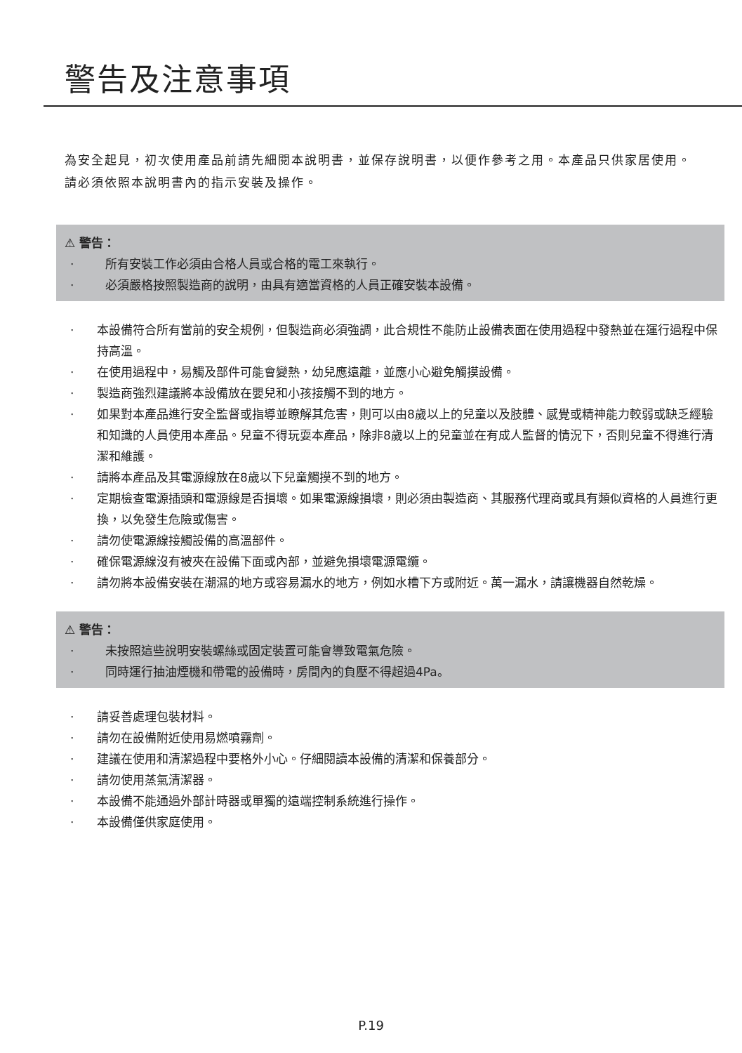警告及注意事項
為安全起見，初次使用產品前請先細閱本說明書，並保存說明書，以便作參考之用。本產品只供家居使用。請必須依照本說明書內的指示安裝及操作。
⚠ 警告：
· 所有安裝工作必須由合格人員或合格的電工來執行。
· 必須嚴格按照製造商的說明，由具有適當資格的人員正確安裝本設備。
· 本設備符合所有當前的安全規例，但製造商必須強調，此合規性不能防止設備表面在使用過程中發熱並在運行過程中保持高溫。
· 在使用過程中，易觸及部件可能會變熱，幼兒應遠離，並應小心避免觸摸設備。
· 製造商強烈建議將本設備放在嬰兒和小孩接觸不到的地方。
· 如果對本產品進行安全監督或指導並瞭解其危害，則可以由8歲以上的兒童以及肢體、感覺或精神能力較弱或缺乏經驗和知識的人員使用本產品。兒童不得玩耍本產品，除非8歲以上的兒童並在有成人監督的情況下，否則兒童不得進行清潔和維護。
· 請將本產品及其電源線放在8歲以下兒童觸摸不到的地方。
· 定期檢查電源插頭和電源線是否損壞。如果電源線損壞，則必須由製造商、其服務代理商或具有類似資格的人員進行更換，以免發生危險或傷害。
· 請勿使電源線接觸設備的高溫部件。
· 確保電源線沒有被夾在設備下面或內部，並避免損壞電源電纜。
· 請勿將本設備安裝在潮濕的地方或容易漏水的地方，例如水槽下方或附近。萬一漏水，請讓機器自然乾燥。
⚠ 警告：
· 未按照這些說明安裝螺絲或固定裝置可能會導致電氣危險。
· 同時運行抽油煙機和帶電的設備時，房間內的負壓不得超過4Pa。
· 請妥善處理包裝材料。
· 請勿在設備附近使用易燃噴霧劑。
· 建議在使用和清潔過程中要格外小心。仔細閱讀本設備的清潔和保養部分。
· 請勿使用蒸氣清潔器。
· 本設備不能通過外部計時器或單獨的遠端控制系統進行操作。
· 本設備僅供家庭使用。
P.19